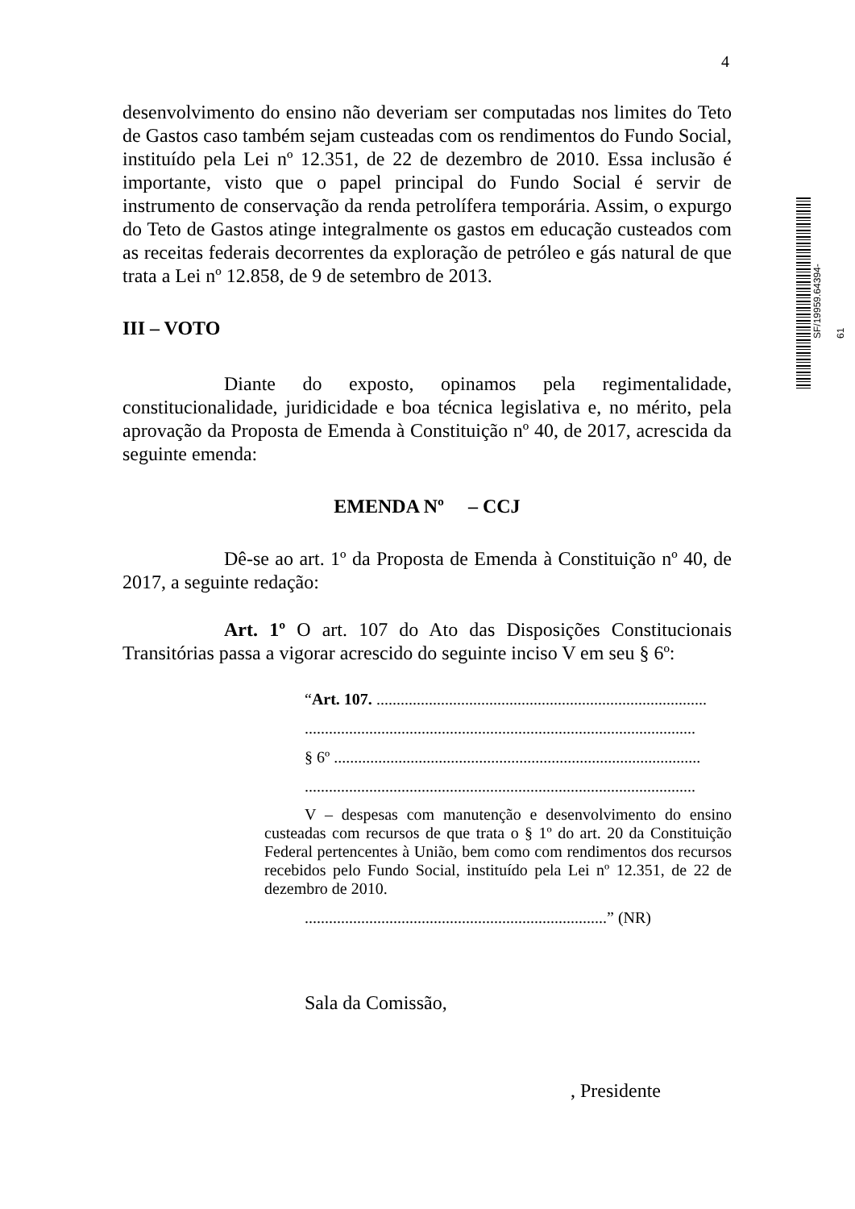4
SF/19959.64394-61
desenvolvimento do ensino não deveriam ser computadas nos limites do Teto de Gastos caso também sejam custeadas com os rendimentos do Fundo Social, instituído pela Lei nº 12.351, de 22 de dezembro de 2010. Essa inclusão é importante, visto que o papel principal do Fundo Social é servir de instrumento de conservação da renda petrolífera temporária. Assim, o expurgo do Teto de Gastos atinge integralmente os gastos em educação custeados com as receitas federais decorrentes da exploração de petróleo e gás natural de que trata a Lei nº 12.858, de 9 de setembro de 2013.
III – VOTO
Diante do exposto, opinamos pela regimentalidade, constitucionalidade, juridicidade e boa técnica legislativa e, no mérito, pela aprovação da Proposta de Emenda à Constituição nº 40, de 2017, acrescida da seguinte emenda:
EMENDA Nº – CCJ
Dê-se ao art. 1º da Proposta de Emenda à Constituição nº 40, de 2017, a seguinte redação:
Art. 1º O art. 107 do Ato das Disposições Constitucionais Transitórias passa a vigorar acrescido do seguinte inciso V em seu § 6º:
“Art. 107. ..................................................................................
.................................................................................................
§ 6º ...........................................................................................
.................................................................................................
V – despesas com manutenção e desenvolvimento do ensino custeadas com recursos de que trata o § 1º do art. 20 da Constituição Federal pertencentes à União, bem como com rendimentos dos recursos recebidos pelo Fundo Social, instituído pela Lei nº 12.351, de 22 de dezembro de 2010.
...........................................................................” (NR)
Sala da Comissão,
, Presidente